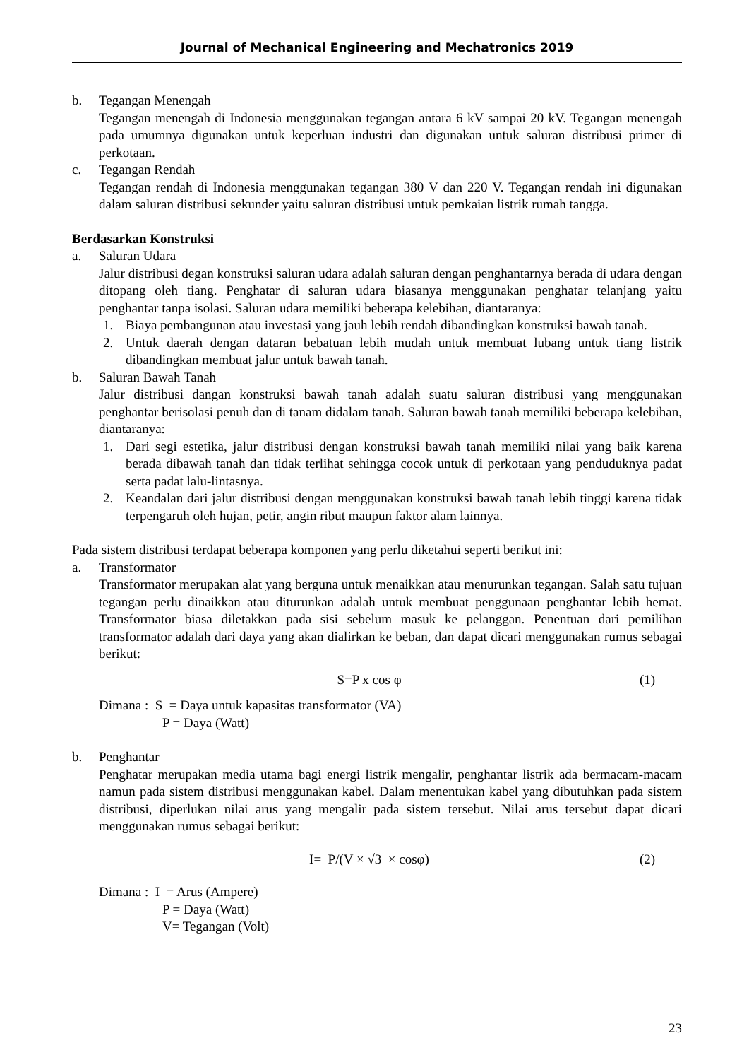Journal of Mechanical Engineering and Mechatronics 2019
b. Tegangan Menengah
Tegangan menengah di Indonesia menggunakan tegangan antara 6 kV sampai 20 kV. Tegangan menengah pada umumnya digunakan untuk keperluan industri dan digunakan untuk saluran distribusi primer di perkotaan.
c. Tegangan Rendah
Tegangan rendah di Indonesia menggunakan tegangan 380 V dan 220 V. Tegangan rendah ini digunakan dalam saluran distribusi sekunder yaitu saluran distribusi untuk pemkaian listrik rumah tangga.
Berdasarkan Konstruksi
a. Saluran Udara
Jalur distribusi degan konstruksi saluran udara adalah saluran dengan penghantarnya berada di udara dengan ditopang oleh tiang. Penghatar di saluran udara biasanya menggunakan penghatar telanjang yaitu penghantar tanpa isolasi. Saluran udara memiliki beberapa kelebihan, diantaranya:
1. Biaya pembangunan atau investasi yang jauh lebih rendah dibandingkan konstruksi bawah tanah.
2. Untuk daerah dengan dataran bebatuan lebih mudah untuk membuat lubang untuk tiang listrik dibandingkan membuat jalur untuk bawah tanah.
b. Saluran Bawah Tanah
Jalur distribusi dangan konstruksi bawah tanah adalah suatu saluran distribusi yang menggunakan penghantar berisolasi penuh dan di tanam didalam tanah. Saluran bawah tanah memiliki beberapa kelebihan, diantaranya:
1. Dari segi estetika, jalur distribusi dengan konstruksi bawah tanah memiliki nilai yang baik karena berada dibawah tanah dan tidak terlihat sehingga cocok untuk di perkotaan yang penduduknya padat serta padat lalu-lintasnya.
2. Keandalan dari jalur distribusi dengan menggunakan konstruksi bawah tanah lebih tinggi karena tidak terpengaruh oleh hujan, petir, angin ribut maupun faktor alam lainnya.
Pada sistem distribusi terdapat beberapa komponen yang perlu diketahui seperti berikut ini:
a. Transformator
Transformator merupakan alat yang berguna untuk menaikkan atau menurunkan tegangan. Salah satu tujuan tegangan perlu dinaikkan atau diturunkan adalah untuk membuat penggunaan penghantar lebih hemat. Transformator biasa diletakkan pada sisi sebelum masuk ke pelanggan. Penentuan dari pemilihan transformator adalah dari daya yang akan dialirkan ke beban, dan dapat dicari menggunakan rumus sebagai berikut:
S=P x cos φ (1)
Dimana : S = Daya untuk kapasitas transformator (VA)
P = Daya (Watt)
b. Penghantar
Penghatar merupakan media utama bagi energi listrik mengalir, penghantar listrik ada bermacam-macam namun pada sistem distribusi menggunakan kabel. Dalam menentukan kabel yang dibutuhkan pada sistem distribusi, diperlukan nilai arus yang mengalir pada sistem tersebut. Nilai arus tersebut dapat dicari menggunakan rumus sebagai berikut:
I= P/(V × √3 × cosφ) (2)
Dimana : I = Arus (Ampere)
P = Daya (Watt)
V= Tegangan (Volt)
23